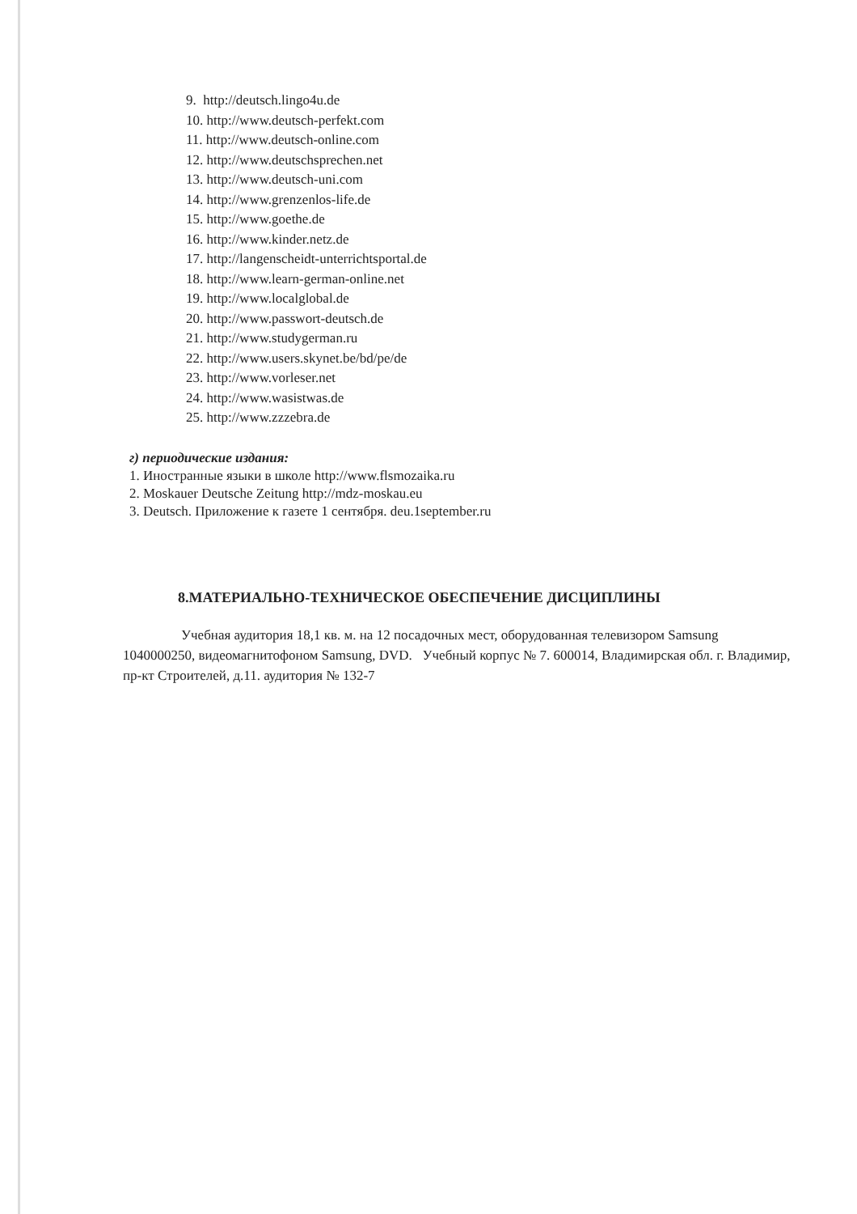9. http://deutsch.lingo4u.de
10. http://www.deutsch-perfekt.com
11. http://www.deutsch-online.com
12. http://www.deutschsprechen.net
13. http://www.deutsch-uni.com
14. http://www.grenzenlos-life.de
15. http://www.goethe.de
16. http://www.kinder.netz.de
17. http://langenscheidt-unterrichtsportal.de
18. http://www.learn-german-online.net
19. http://www.localglobal.de
20. http://www.passwort-deutsch.de
21. http://www.studygerman.ru
22. http://www.users.skynet.be/bd/pe/de
23. http://www.vorleser.net
24. http://www.wasistwas.de
25. http://www.zzzebra.de
г) периодические издания:
1. Иностранные языки в школе http://www.flsmozaika.ru
2. Moskauer Deutsche Zeitung http://mdz-moskau.eu
3. Deutsch. Приложение к газете 1 сентября. deu.1september.ru
8.МАТЕРИАЛЬНО-ТЕХНИЧЕСКОЕ ОБЕСПЕЧЕНИЕ ДИСЦИПЛИНЫ
Учебная аудитория 18,1 кв. м. на 12 посадочных мест, оборудованная телевизором Samsung 1040000250, видеомагнитофоном Samsung, DVD. Учебный корпус № 7. 600014, Владимирская обл. г. Владимир, пр-кт Строителей, д.11. аудитория № 132-7